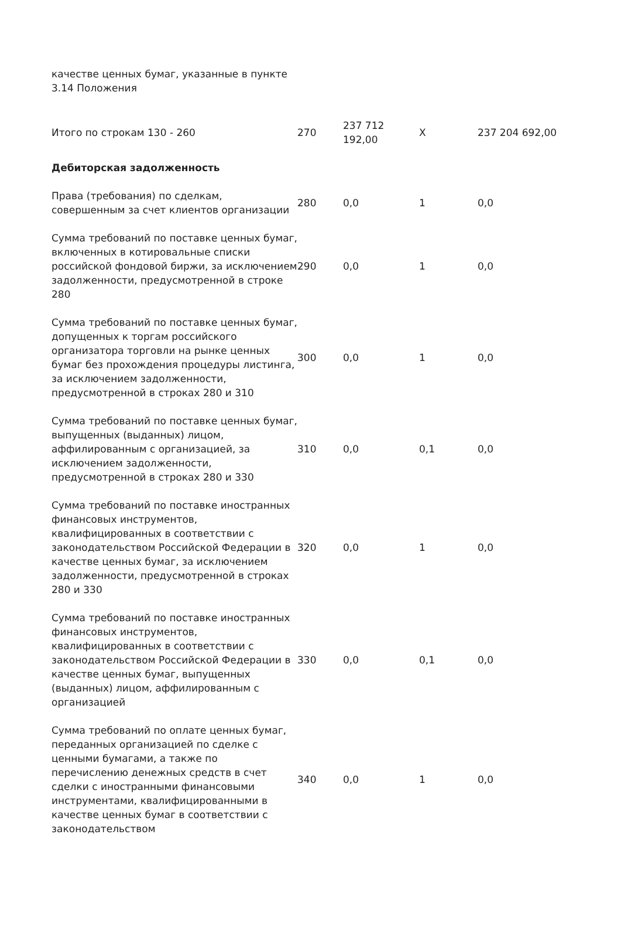| качестве ценных бумаг, указанные в пункте 3.14 Положения | | | | |
| Итого по строкам 130 - 260 | 270 | 237 712 192,00 | X | 237 204 692,00 |
| Дебиторская задолженность | | | | |
| Права (требования) по сделкам, совершенным за счет клиентов организации | 280 | 0,0 | 1 | 0,0 |
| Сумма требований по поставке ценных бумаг, включенных в котировальные списки российской фондовой биржи, за исключением задолженности, предусмотренной в строке 280 | 290 | 0,0 | 1 | 0,0 |
| Сумма требований по поставке ценных бумаг, допущенных к торгам российского организатора торговли на рынке ценных бумаг без прохождения процедуры листинга, за исключением задолженности, предусмотренной в строках 280 и 310 | 300 | 0,0 | 1 | 0,0 |
| Сумма требований по поставке ценных бумаг, выпущенных (выданных) лицом, аффилированным с организацией, за исключением задолженности, предусмотренной в строках 280 и 330 | 310 | 0,0 | 0,1 | 0,0 |
| Сумма требований по поставке иностранных финансовых инструментов, квалифицированных в соответствии с законодательством Российской Федерации в качестве ценных бумаг, за исключением задолженности, предусмотренной в строках 280 и 330 | 320 | 0,0 | 1 | 0,0 |
| Сумма требований по поставке иностранных финансовых инструментов, квалифицированных в соответствии с законодательством Российской Федерации в качестве ценных бумаг, выпущенных (выданных) лицом, аффилированным с организацией | 330 | 0,0 | 0,1 | 0,0 |
| Сумма требований по оплате ценных бумаг, переданных организацией по сделке с ценными бумагами, а также по перечислению денежных средств в счет сделки с иностранными финансовыми инструментами, квалифицированными в качестве ценных бумаг в соответствии с законодательством | 340 | 0,0 | 1 | 0,0 |